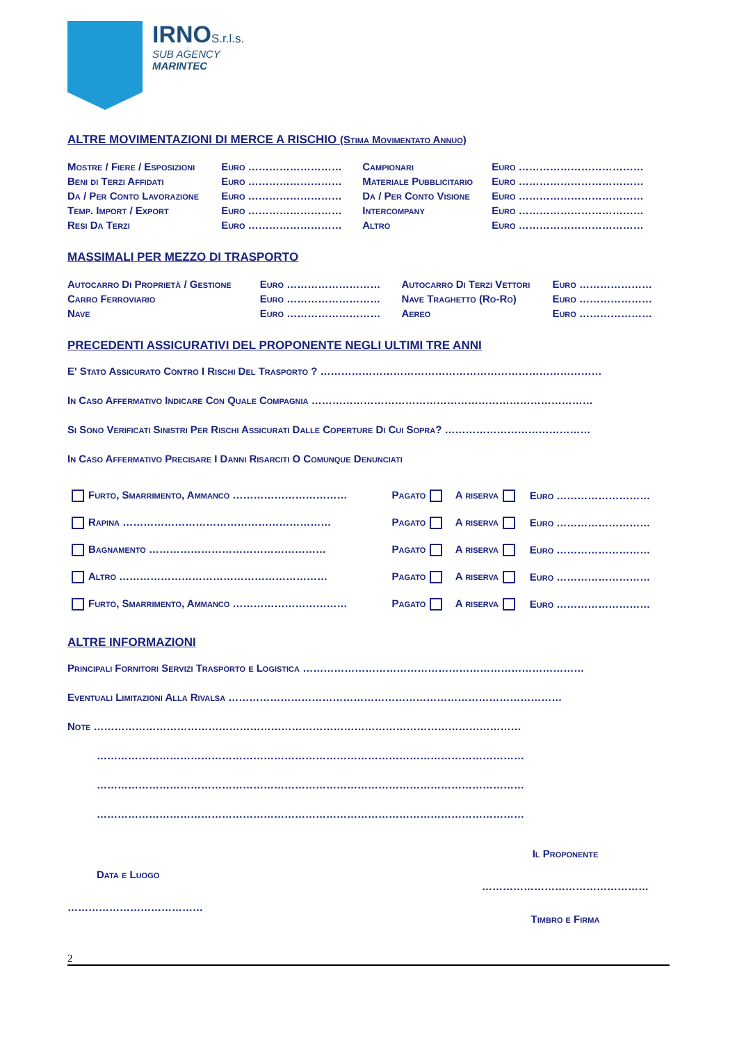IRNO S.r.l.s.
SUB AGENCY
MARINTEC
ALTRE MOVIMENTAZIONI DI MERCE A RISCHIO (Stima Movimentato Annuo)
| Mostre / Fiere / Esposizioni | Euro ……………………… | Campionari | Euro ……………………………… |
| Beni di Terzi Affidati | Euro ……………………… | Materiale Pubblicitario | Euro ……………………………… |
| Da / Per Conto Lavorazione | Euro ……………………… | Da / Per Conto Visione | Euro ……………………………… |
| Temp. Import / Export | Euro ……………………… | Intercompany | Euro ……………………………… |
| Resi Da Terzi | Euro ……………………… | Altro | Euro ……………………………… |
MASSIMALI PER MEZZO DI TRASPORTO
| Autocarro Di Proprietà / Gestione | Euro ……………………… | Autocarro Di Terzi Vettori | Euro ………………… |
| Carro Ferroviario | Euro ……………………… | Nave Traghetto (Ro-Ro) | Euro ………………… |
| Nave | Euro ……………………… | Aereo | Euro ………………… |
PRECEDENTI ASSICURATIVI DEL PROPONENTE NEGLI ULTIMI TRE ANNI
E' Stato Assicurato Contro I Rischi Del Trasporto ? ………………………………………………………………………
In Caso Affermativo Indicare Con Quale Compagnia ………………………………………………………………………
Si Sono Verificati Sinistri Per Rischi Assicurati Dalle Coperture Di Cui Sopra? ……………………………………
In Caso Affermativo Precisare I Danni Risarciti O Comunque Denunciati
| Furto, Smarrimento, Ammanco …………………………… | Pagato | A riserva | Euro ……………………… |
| Rapina …………………………………………………… | Pagato | A riserva | Euro ……………………… |
| Bagnamento …………………………………………… | Pagato | A riserva | Euro ……………………… |
| Altro …………………………………………………… | Pagato | A riserva | Euro ……………………… |
| Furto, Smarrimento, Ammanco …………………………… | Pagato | A riserva | Euro ……………………… |
ALTRE INFORMAZIONI
Principali Fornitori Servizi Trasporto e Logistica ………………………………………………………………………
Eventuali Limitazioni Alla Rivalsa ……………………………………………………………………………………
Note ……………………………………………………………………………………………………………
……………………………………………………………………………………………………………
……………………………………………………………………………………………………………
……………………………………………………………………………………………………………
Data e Luogo
…………………………………
Il Proponente
…………………………………………
Timbro e Firma
2